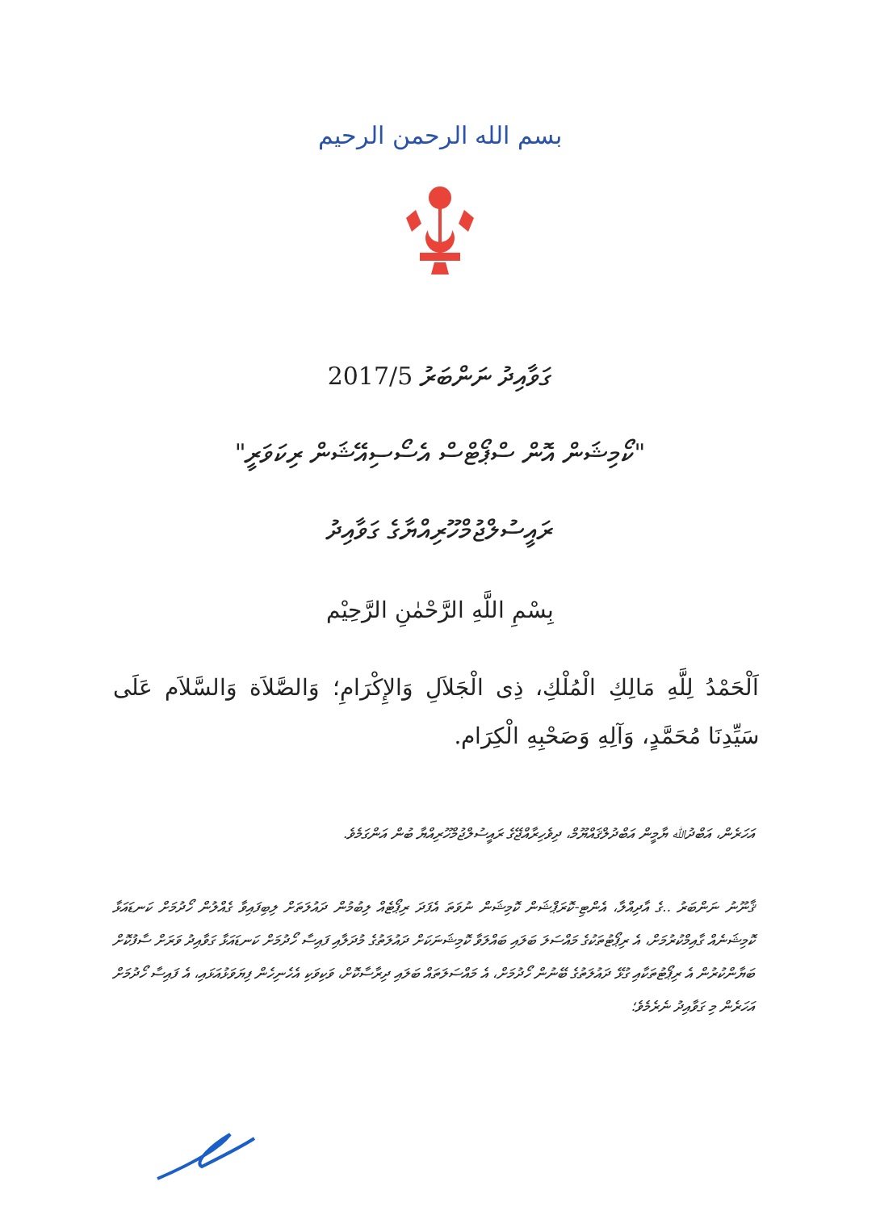بسم الله الرحمن الرحيم
ގަވާއިދު ނަންބަރު 2017/5
"ކޯމިޝަން އޮން ސްޕޯޓްސް އެސޯސިއޭޝަން ރިކަވަރީ"
ރައީސުލްޖުމްހޫރިއްޔާގެ ގަވާއިދު
بِسْمِ اللَّهِ الرَّحْمٰنِ الرَّحِيْم
اَلْحَمْدُ لِلَّهِ مَالِكِ الْمُلْكِ، ذِى الْجَلاَلِ وَالإِكْرَامِ؛ وَالصَّلاَة وَالسَّلاَم عَلَى سَيِّدِنَا مُحَمَّدٍ، وَآلِهِ وَصَحْبِهِ الْكِرَام.
އަހަރެން، އަބްދުﷲ ޔާމީން އަބްދުލްޤައްޔޫމް، ދިވެހިރާއްޖޭގެ ރައީސުލްޖުމްހޫރިއްޔާ ބުން އަންގަމެވެ.
ޤާނޫނު ނަންބަރު ..ގެ އާދިއްލާ، އެންޓި-ކޮރަޕްޝަން ކޮމިޝަން ނުވަތަ އެފަދަ ރިޕޯޓެއް ލިބުމުން ދައުލަތަށް ލިބިފައިވާ ގެއްލުން ހޯދުމަށް ކަނޑައަޅާ ކޮމިޝަނެއް ގާއިމްކުރުމަށް، އެ ރިޕޯޓުތަކުގެ މައްސަލަ ބަލައި ބައްލަވާ ކޮމިޝަނަކަށް ދައުލަތުގެ މުދަލާއި ފައިސާ ހޯދުމަށް ކަނޑައަޅާ ގަވާއިދު ވަރަށް ސާފުކޮށް ބަޔާންކުރުން އެ ރިޕޯޓުތަކާއި ގުޅޭ ދައުލަތުގެ ބޭނުން ހޯދުމަށް، އެ މައްސަލަތައް ބަލައި ދިރާސާކޮށް، ވަކިވަކި އެހެނިހެން ފިޔަވަޅުއަޅައި، އެ ފައިސާ ހޯދުމަށް އަހަރެން މި ގަވާއިދު ނެރެމެވެ؛